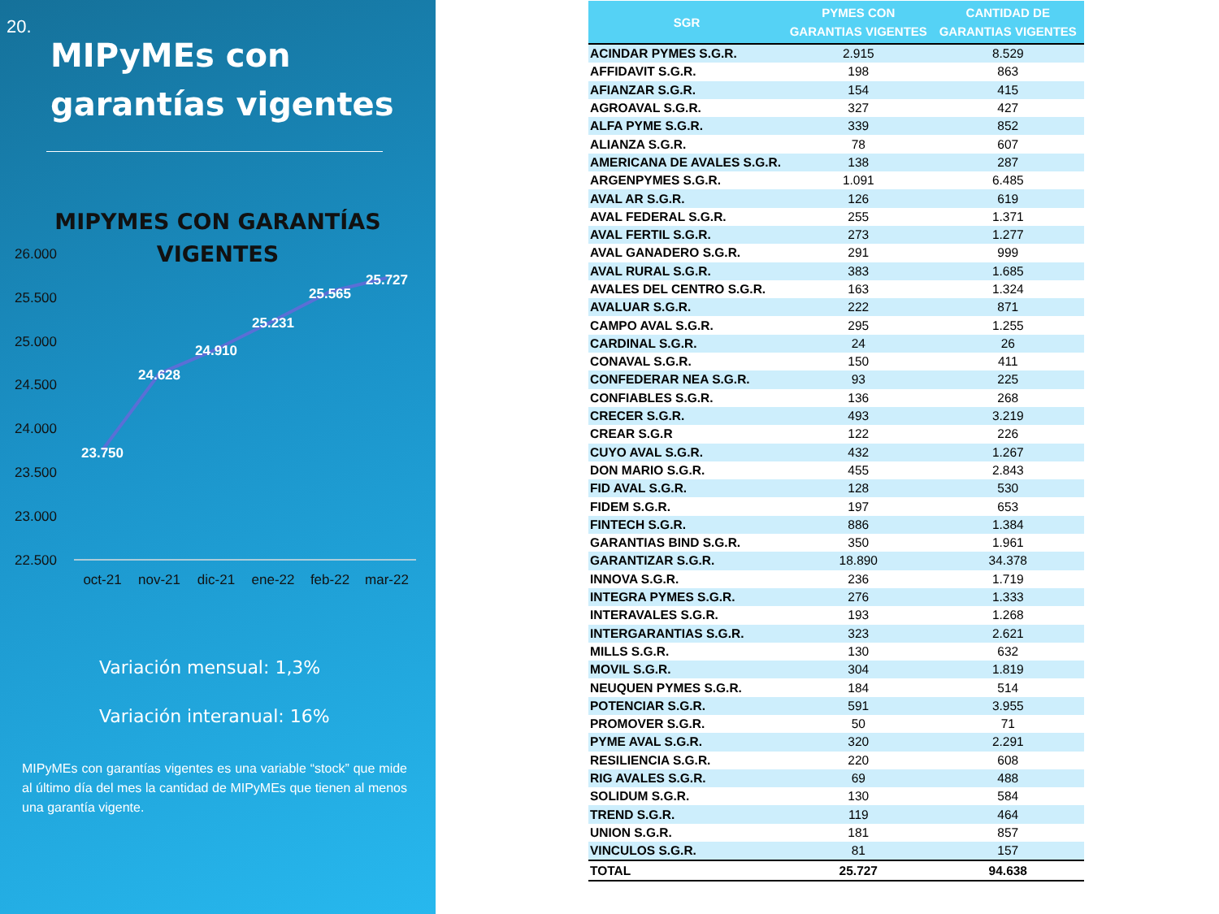20.
MIPyMEs con garantías vigentes
MIPYMES CON GARANTÍAS
VIGENTES
26.000
25.500
25.000
24.500
24.000
23.500
23.000
22.500
23.750
24.628
24.910
25.231
25.565
25.727
oct-21
nov-21
dic-21
ene-22
feb-22
mar-22
Variación mensual: 1,3%
Variación interanual: 16%
MIPyMEs con garantías vigentes es una variable “stock” que mide al último día del mes la cantidad de MIPyMEs que tienen al menos una garantía vigente.
| SGR | PYMES CON GARANTIAS VIGENTES | CANTIDAD DE GARANTIAS VIGENTES |
| --- | --- | --- |
| ACINDAR PYMES S.G.R. | 2.915 | 8.529 |
| AFFIDAVIT S.G.R. | 198 | 863 |
| AFIANZAR S.G.R. | 154 | 415 |
| AGROAVAL S.G.R. | 327 | 427 |
| ALFA PYME S.G.R. | 339 | 852 |
| ALIANZA S.G.R. | 78 | 607 |
| AMERICANA DE AVALES S.G.R. | 138 | 287 |
| ARGENPYMES S.G.R. | 1.091 | 6.485 |
| AVAL AR S.G.R. | 126 | 619 |
| AVAL FEDERAL S.G.R. | 255 | 1.371 |
| AVAL FERTIL S.G.R. | 273 | 1.277 |
| AVAL GANADERO S.G.R. | 291 | 999 |
| AVAL RURAL S.G.R. | 383 | 1.685 |
| AVALES DEL CENTRO S.G.R. | 163 | 1.324 |
| AVALUAR S.G.R. | 222 | 871 |
| CAMPO AVAL S.G.R. | 295 | 1.255 |
| CARDINAL S.G.R. | 24 | 26 |
| CONAVAL S.G.R. | 150 | 411 |
| CONFEDERAR NEA S.G.R. | 93 | 225 |
| CONFIABLES S.G.R. | 136 | 268 |
| CRECER S.G.R. | 493 | 3.219 |
| CREAR S.G.R | 122 | 226 |
| CUYO AVAL S.G.R. | 432 | 1.267 |
| DON MARIO S.G.R. | 455 | 2.843 |
| FID AVAL S.G.R. | 128 | 530 |
| FIDEM S.G.R. | 197 | 653 |
| FINTECH S.G.R. | 886 | 1.384 |
| GARANTIAS BIND S.G.R. | 350 | 1.961 |
| GARANTIZAR S.G.R. | 18.890 | 34.378 |
| INNOVA S.G.R. | 236 | 1.719 |
| INTEGRA PYMES S.G.R. | 276 | 1.333 |
| INTERAVALES S.G.R. | 193 | 1.268 |
| INTERGARANTIAS S.G.R. | 323 | 2.621 |
| MILLS S.G.R. | 130 | 632 |
| MOVIL S.G.R. | 304 | 1.819 |
| NEUQUEN PYMES S.G.R. | 184 | 514 |
| POTENCIAR S.G.R. | 591 | 3.955 |
| PROMOVER S.G.R. | 50 | 71 |
| PYME AVAL S.G.R. | 320 | 2.291 |
| RESILIENCIA S.G.R. | 220 | 608 |
| RIG AVALES S.G.R. | 69 | 488 |
| SOLIDUM S.G.R. | 130 | 584 |
| TREND S.G.R. | 119 | 464 |
| UNION S.G.R. | 181 | 857 |
| VINCULOS S.G.R. | 81 | 157 |
| TOTAL | 25.727 | 94.638 |